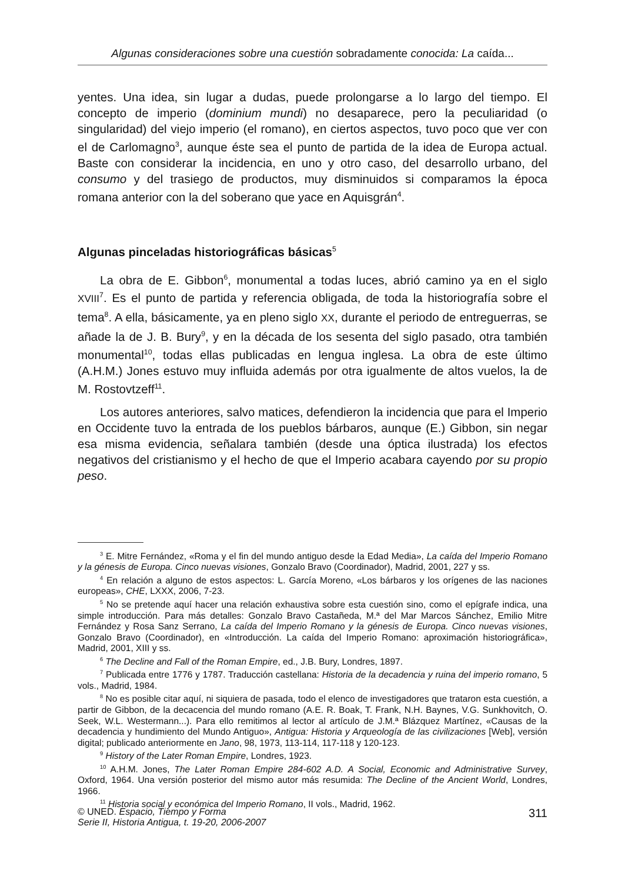Algunas consideraciones sobre una cuestión sobradamente conocida: La caída...
yentes. Una idea, sin lugar a dudas, puede prolongarse a lo largo del tiempo. El concepto de imperio (dominium mundi) no desaparece, pero la peculiaridad (o singularidad) del viejo imperio (el romano), en ciertos aspectos, tuvo poco que ver con el de Carlomagno<sup>3</sup>, aunque éste sea el punto de partida de la idea de Europa actual. Baste con considerar la incidencia, en uno y otro caso, del desarrollo urbano, del consumo y del trasiego de productos, muy disminuidos si comparamos la época romana anterior con la del soberano que yace en Aquisgrán<sup>4</sup>.
Algunas pinceladas historiográficas básicas<sup>5</sup>
La obra de E. Gibbon<sup>6</sup>, monumental a todas luces, abrió camino ya en el siglo XVIII<sup>7</sup>. Es el punto de partida y referencia obligada, de toda la historiografía sobre el tema<sup>8</sup>. A ella, básicamente, ya en pleno siglo XX, durante el periodo de entreguerras, se añade la de J. B. Bury<sup>9</sup>, y en la década de los sesenta del siglo pasado, otra también monumental<sup>10</sup>, todas ellas publicadas en lengua inglesa. La obra de este último (A.H.M.) Jones estuvo muy influida además por otra igualmente de altos vuelos, la de M. Rostovtzeff<sup>11</sup>.
Los autores anteriores, salvo matices, defendieron la incidencia que para el Imperio en Occidente tuvo la entrada de los pueblos bárbaros, aunque (E.) Gibbon, sin negar esa misma evidencia, señalara también (desde una óptica ilustrada) los efectos negativos del cristianismo y el hecho de que el Imperio acabara cayendo por su propio peso.
<sup>3</sup> E. Mitre Fernández, «Roma y el fin del mundo antiguo desde la Edad Media», La caída del Imperio Romano y la génesis de Europa. Cinco nuevas visiones, Gonzalo Bravo (Coordinador), Madrid, 2001, 227 y ss.
<sup>4</sup> En relación a alguno de estos aspectos: L. García Moreno, «Los bárbaros y los orígenes de las naciones europeas», CHE, LXXX, 2006, 7-23.
<sup>5</sup> No se pretende aquí hacer una relación exhaustiva sobre esta cuestión sino, como el epígrafe indica, una simple introducción. Para más detalles: Gonzalo Bravo Castañeda, M.ª del Mar Marcos Sánchez, Emilio Mitre Fernández y Rosa Sanz Serrano, La caída del Imperio Romano y la génesis de Europa. Cinco nuevas visiones, Gonzalo Bravo (Coordinador), en «Introducción. La caída del Imperio Romano: aproximación historiográfica», Madrid, 2001, XIII y ss.
<sup>6</sup> The Decline and Fall of the Roman Empire, ed., J.B. Bury, Londres, 1897.
<sup>7</sup> Publicada entre 1776 y 1787. Traducción castellana: Historia de la decadencia y ruina del imperio romano, 5 vols., Madrid, 1984.
<sup>8</sup> No es posible citar aquí, ni siquiera de pasada, todo el elenco de investigadores que trataron esta cuestión, a partir de Gibbon, de la decacencia del mundo romano (A.E. R. Boak, T. Frank, N.H. Baynes, V.G. Sunkhovitch, O. Seek, W.L. Westermann...). Para ello remitimos al lector al artículo de J.M.ª Blázquez Martínez, «Causas de la decadencia y hundimiento del Mundo Antiguo», Antigua: Historia y Arqueología de las civilizaciones [Web], versión digital; publicado anteriormente en Jano, 98, 1973, 113-114, 117-118 y 120-123.
<sup>9</sup> History of the Later Roman Empire, Londres, 1923.
<sup>10</sup> A.H.M. Jones, The Later Roman Empire 284-602 A.D. A Social, Economic and Administrative Survey, Oxford, 1964. Una versión posterior del mismo autor más resumida: The Decline of the Ancient World, Londres, 1966.
<sup>11</sup> Historia social y económica del Imperio Romano, II vols., Madrid, 1962.
© UNED. Espacio, Tiempo y Forma
Serie II, Historia Antigua, t. 19-20, 2006-2007
311